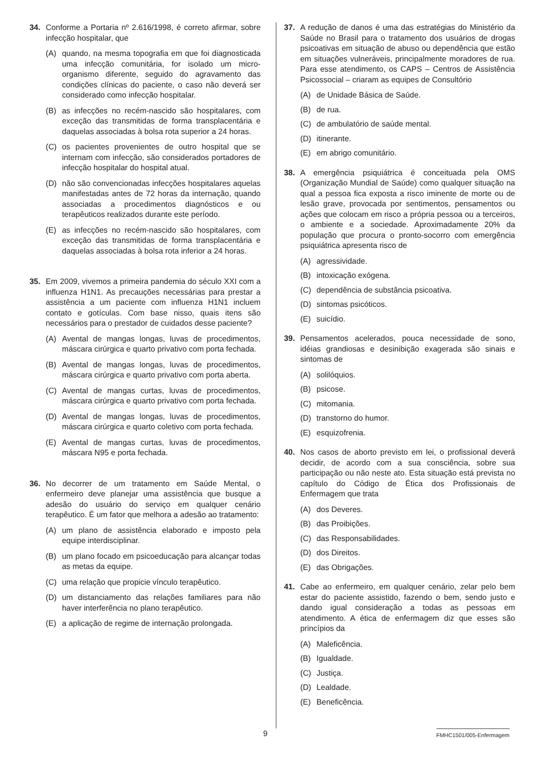34. Conforme a Portaria nº 2.616/1998, é correto afirmar, sobre infecção hospitalar, que
(A) quando, na mesma topografia em que foi diagnosticada uma infecção comunitária, for isolado um micro-organismo diferente, seguido do agravamento das condições clínicas do paciente, o caso não deverá ser considerado como infecção hospitalar.
(B) as infecções no recém-nascido são hospitalares, com exceção das transmitidas de forma transplacentária e daquelas associadas à bolsa rota superior a 24 horas.
(C) os pacientes provenientes de outro hospital que se internam com infecção, são considerados portadores de infecção hospitalar do hospital atual.
(D) não são convencionadas infecções hospitalares aquelas manifestadas antes de 72 horas da internação, quando associadas a procedimentos diagnósticos e ou terapêuticos realizados durante este período.
(E) as infecções no recém-nascido são hospitalares, com exceção das transmitidas de forma transplacentária e daquelas associadas à bolsa rota inferior a 24 horas.
35. Em 2009, vivemos a primeira pandemia do século XXI com a influenza H1N1. As precauções necessárias para prestar a assistência a um paciente com influenza H1N1 incluem contato e gotículas. Com base nisso, quais itens são necessários para o prestador de cuidados desse paciente?
(A) Avental de mangas longas, luvas de procedimentos, máscara cirúrgica e quarto privativo com porta fechada.
(B) Avental de mangas longas, luvas de procedimentos, máscara cirúrgica e quarto privativo com porta aberta.
(C) Avental de mangas curtas, luvas de procedimentos, máscara cirúrgica e quarto privativo com porta fechada.
(D) Avental de mangas longas, luvas de procedimentos, máscara cirúrgica e quarto coletivo com porta fechada.
(E) Avental de mangas curtas, luvas de procedimentos, máscara N95 e porta fechada.
36. No decorrer de um tratamento em Saúde Mental, o enfermeiro deve planejar uma assistência que busque a adesão do usuário do serviço em qualquer cenário terapêutico. É um fator que melhora a adesão ao tratamento:
(A) um plano de assistência elaborado e imposto pela equipe interdisciplinar.
(B) um plano focado em psicoeducação para alcançar todas as metas da equipe.
(C) uma relação que propicie vínculo terapêutico.
(D) um distanciamento das relações familiares para não haver interferência no plano terapêutico.
(E) a aplicação de regime de internação prolongada.
37. A redução de danos é uma das estratégias do Ministério da Saúde no Brasil para o tratamento dos usuários de drogas psicoativas em situação de abuso ou dependência que estão em situações vulneráveis, principalmente moradores de rua. Para esse atendimento, os CAPS – Centros de Assistência Psicossocial – criaram as equipes de Consultório
(A) de Unidade Básica de Saúde.
(B) de rua.
(C) de ambulatório de saúde mental.
(D) itinerante.
(E) em abrigo comunitário.
38. A emergência psiquiátrica é conceituada pela OMS (Organização Mundial de Saúde) como qualquer situação na qual a pessoa fica exposta a risco iminente de morte ou de lesão grave, provocada por sentimentos, pensamentos ou ações que colocam em risco a própria pessoa ou a terceiros, o ambiente e a sociedade. Aproximadamente 20% da população que procura o pronto-socorro com emergência psiquiátrica apresenta risco de
(A) agressividade.
(B) intoxicação exógena.
(C) dependência de substância psicoativa.
(D) sintomas psicóticos.
(E) suicídio.
39. Pensamentos acelerados, pouca necessidade de sono, idéias grandiosas e desinibição exagerada são sinais e sintomas de
(A) solilóquios.
(B) psicose.
(C) mitomania.
(D) transtorno do humor.
(E) esquizofrenia.
40. Nos casos de aborto previsto em lei, o profissional deverá decidir, de acordo com a sua consciência, sobre sua participação ou não neste ato. Esta situação está prevista no capítulo do Código de Ética dos Profissionais de Enfermagem que trata
(A) dos Deveres.
(B) das Proibições.
(C) das Responsabilidades.
(D) dos Direitos.
(E) das Obrigações.
41. Cabe ao enfermeiro, em qualquer cenário, zelar pelo bem estar do paciente assistido, fazendo o bem, sendo justo e dando igual consideração a todas as pessoas em atendimento. A ética de enfermagem diz que esses são princípios da
(A) Maleficência.
(B) Igualdade.
(C) Justiça.
(D) Lealdade.
(E) Beneficência.
9
FMHC1501/005-Enfermagem